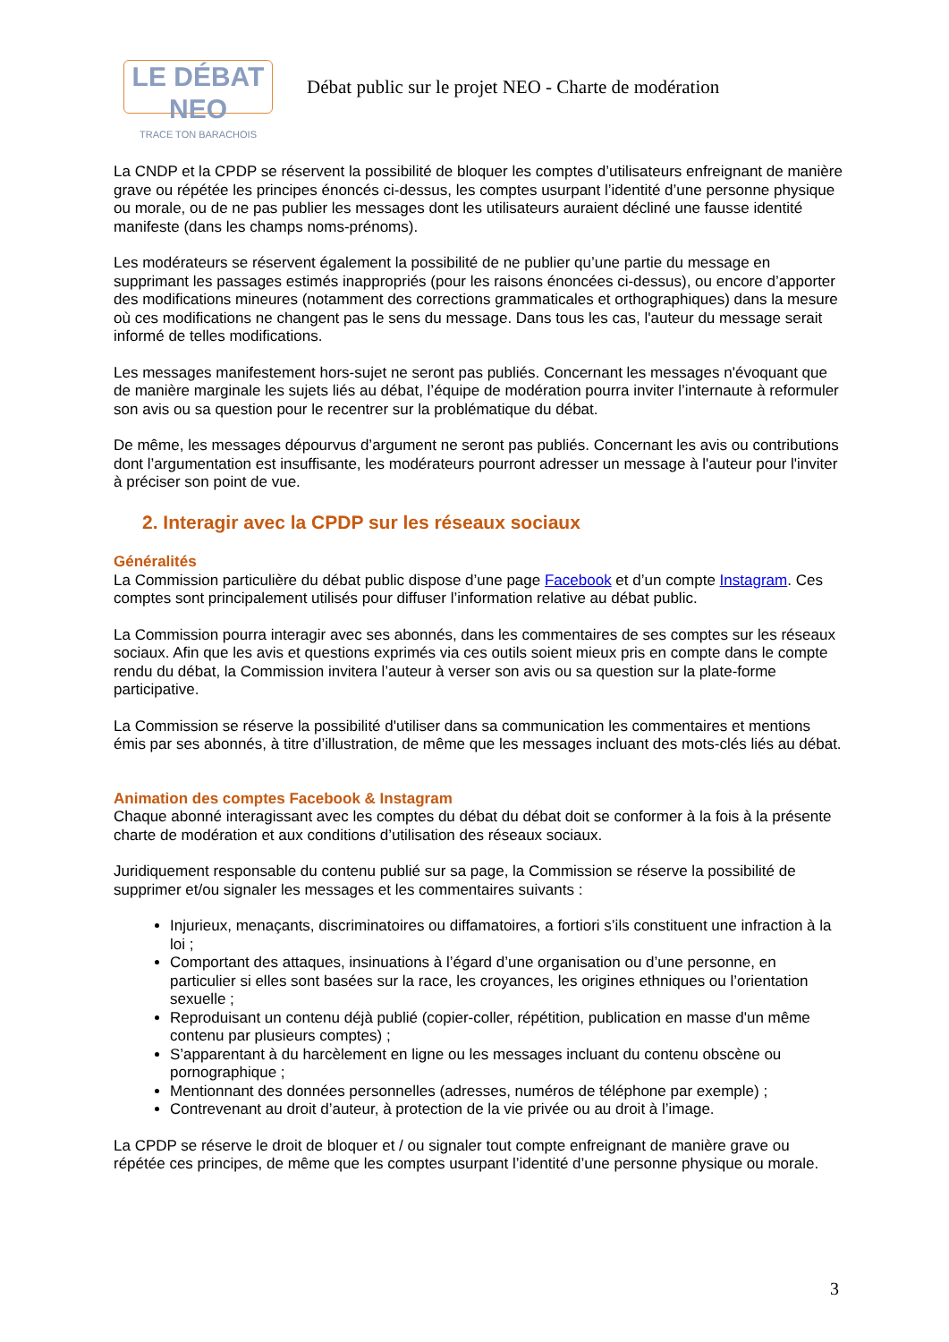LE DÉBAT NEO
TRACE TON BARACHOIS
Débat public sur le projet NEO - Charte de modération
La CNDP et la CPDP se réservent la possibilité de bloquer les comptes d’utilisateurs enfreignant de manière grave ou répétée les principes énoncés ci-dessus, les comptes usurpant l’identité d’une personne physique ou morale, ou de ne pas publier les messages dont les utilisateurs auraient décliné une fausse identité manifeste (dans les champs noms-prénoms).
Les modérateurs se réservent également la possibilité de ne publier qu’une partie du message en supprimant les passages estimés inappropriés (pour les raisons énoncées ci-dessus), ou encore d’apporter des modifications mineures (notamment des corrections grammaticales et orthographiques) dans la mesure où ces modifications ne changent pas le sens du message. Dans tous les cas, l'auteur du message serait informé de telles modifications.
Les messages manifestement hors-sujet ne seront pas publiés. Concernant les messages n'évoquant que de manière marginale les sujets liés au débat, l’équipe de modération pourra inviter l’internaute à reformuler son avis ou sa question pour le recentrer sur la problématique du débat.
De même, les messages dépourvus d’argument ne seront pas publiés. Concernant les avis ou contributions dont l’argumentation est insuffisante, les modérateurs pourront adresser un message à l'auteur pour l'inviter à préciser son point de vue.
2. Interagir avec la CPDP sur les réseaux sociaux
Généralités
La Commission particulière du débat public dispose d’une page Facebook et d’un compte Instagram. Ces comptes sont principalement utilisés pour diffuser l’information relative au débat public.
La Commission pourra interagir avec ses abonnés, dans les commentaires de ses comptes sur les réseaux sociaux. Afin que les avis et questions exprimés via ces outils soient mieux pris en compte dans le compte rendu du débat, la Commission invitera l’auteur à verser son avis ou sa question sur la plate-forme participative.
La Commission se réserve la possibilité d'utiliser dans sa communication les commentaires et mentions émis par ses abonnés, à titre d’illustration, de même que les messages incluant des mots-clés liés au débat.
Animation des comptes Facebook & Instagram
Chaque abonné interagissant avec les comptes du débat du débat doit se conformer à la fois à la présente charte de modération et aux conditions d’utilisation des réseaux sociaux.
Juridiquement responsable du contenu publié sur sa page, la Commission se réserve la possibilité de supprimer et/ou signaler les messages et les commentaires suivants :
Injurieux, menaçants, discriminatoires ou diffamatoires, a fortiori s’ils constituent une infraction à la loi ;
Comportant des attaques, insinuations à l’égard d’une organisation ou d’une personne, en particulier si elles sont basées sur la race, les croyances, les origines ethniques ou l’orientation sexuelle ;
Reproduisant un contenu déjà publié (copier-coller, répétition, publication en masse d'un même contenu par plusieurs comptes) ;
S’apparentant à du harcèlement en ligne ou les messages incluant du contenu obscène ou pornographique ;
Mentionnant des données personnelles (adresses, numéros de téléphone par exemple) ;
Contrevenant au droit d’auteur, à protection de la vie privée ou au droit à l’image.
La CPDP se réserve le droit de bloquer et / ou signaler tout compte enfreignant de manière grave ou répétée ces principes, de même que les comptes usurpant l’identité d’une personne physique ou morale.
3